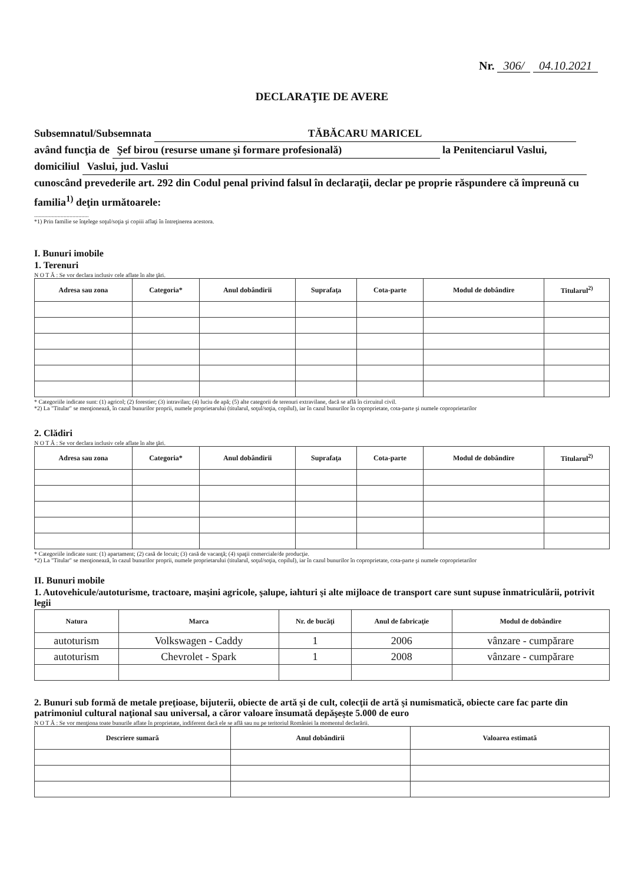Nr. 306/ 04.10.2021
DECLARAŢIE DE AVERE
Subsemnatul/Subsemnata TĂBĂCARU MARICEL
având funcţia de Şef birou (resurse umane şi formare profesională) la Penitenciarul Vaslui,
domiciliul Vaslui, jud. Vaslui
cunoscând prevederile art. 292 din Codul penal privind falsul în declaraţii, declar pe proprie răspundere că împreună cu familia<sup>1)</sup> deţin următoarele:
.....................................
*1) Prin familie se înţelege soţul/soţia şi copiii aflaţi în întreţinerea acestora.
I. Bunuri imobile
1. Terenuri
N O T Ă : Se vor declara inclusiv cele aflate în alte ţări.
| Adresa sau zona | Categoria* | Anul dobândirii | Suprafaţa | Cota-parte | Modul de dobândire | Titularul<sup>2)</sup> |
| --- | --- | --- | --- | --- | --- | --- |
* Categoriile indicate sunt: (1) agricol; (2) forestier; (3) intravilan; (4) luciu de apă; (5) alte categorii de terenuri extravilane, dacă se află în circuitul civil.
*2) La "Titular" se menţionează, în cazul bunurilor proprii, numele proprietarului (titularul, soţul/soţia, copilul), iar în cazul bunurilor în coproprietate, cota-parte şi numele coproprietarilor
2. Clădiri
N O T Ă : Se vor declara inclusiv cele aflate în alte ţări.
| Adresa sau zona | Categoria* | Anul dobândirii | Suprafaţa | Cota-parte | Modul de dobândire | Titularul<sup>2)</sup> |
| --- | --- | --- | --- | --- | --- | --- |
* Categoriile indicate sunt: (1) apartament; (2) casă de locuit; (3) casă de vacanţă; (4) spaţii comerciale/de producţie.
*2) La "Titular" se menţionează, în cazul bunurilor proprii, numele proprietarului (titularul, soţul/soţia, copilul), iar în cazul bunurilor în coproprietate, cota-parte şi numele coproprietarilor
II. Bunuri mobile
1. Autovehicule/autoturisme, tractoare, maşini agricole, şalupe, iahturi şi alte mijloace de transport care sunt supuse înmatriculării, potrivit legii
| Natura | Marca | Nr. de bucăţi | Anul de fabricaţie | Modul de dobândire |
| --- | --- | --- | --- | --- |
| autoturism | Volkswagen - Caddy | 1 | 2006 | vânzare - cumpărare |
| autoturism | Chevrolet - Spark | 1 | 2008 | vânzare - cumpărare |
2. Bunuri sub formă de metale preţioase, bijuterii, obiecte de artă şi de cult, colecţii de artă şi numismatică, obiecte care fac parte din patrimoniul cultural naţional sau universal, a căror valoare însumată depăşeşte 5.000 de euro
N O T Ă : Se vor menţiona toate bunurile aflate în proprietate, indiferent dacă ele se află sau nu pe teritoriul României la momentul declarării.
| Descriere sumară | Anul dobândirii | Valoarea estimată |
| --- | --- | --- |